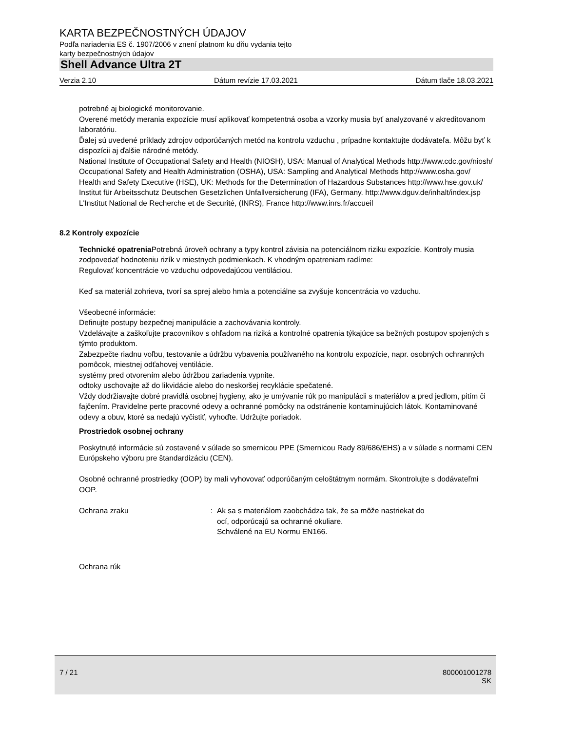KARTA BEZPEČNOSTNÝCH ÚDAJOV
Podľa nariadenia ES č. 1907/2006 v znení platnom ku dňu vydania tejto
karty bezpečnostných údajov
Shell Advance Ultra 2T
Verzia 2.10 Dátum revízie 17.03.2021 Dátum tlače 18.03.2021
potrebné aj biologické monitorovanie.
Overené metódy merania expozície musí aplikovať kompetentná osoba a vzorky musia byť analyzované v akreditovanom laboratóriu.
Ďalej sú uvedené príklady zdrojov odporúčaných metód na kontrolu vzduchu , prípadne kontaktujte dodávateľa. Môžu byť k dispozícii aj ďalšie národné metódy.
National Institute of Occupational Safety and Health (NIOSH), USA: Manual of Analytical Methods http://www.cdc.gov/niosh/
Occupational Safety and Health Administration (OSHA), USA: Sampling and Analytical Methods http://www.osha.gov/
Health and Safety Executive (HSE), UK: Methods for the Determination of Hazardous Substances http://www.hse.gov.uk/
Institut für Arbeitsschutz Deutschen Gesetzlichen Unfallversicherung (IFA), Germany. http://www.dguv.de/inhalt/index.jsp
L'Institut National de Recherche et de Securité, (INRS), France http://www.inrs.fr/accueil
8.2 Kontroly expozície
Technické opatrenia Potrebná úroveň ochrany a typy kontrol závisia na potenciálnom riziku expozície. Kontroly musia zodpovedať hodnoteniu rizík v miestnych podmienkach. K vhodným opatreniam radíme:
Regulovať koncentrácie vo vzduchu odpovedajúcou ventiláciou.
Keď sa materiál zohrieva, tvorí sa sprej alebo hmla a potenciálne sa zvyšuje koncentrácia vo vzduchu.
Všeobecné informácie:
Definujte postupy bezpečnej manipulácie a zachovávania kontroly.
Vzdelávajte a zaškoľujte pracovníkov s ohľadom na riziká a kontrolné opatrenia týkajúce sa bežných postupov spojených s týmto produktom.
Zabezpečte riadnu voľbu, testovanie a údržbu vybavenia používaného na kontrolu expozície, napr. osobných ochranných pomôcok, miestnej odťahovej ventilácie.
systémy pred otvorením alebo údržbou zariadenia vypnite.
odtoky uschovajte až do likvidácie alebo do neskoršej recyklácie spečatené.
Vždy dodržiavajte dobré pravidlá osobnej hygieny, ako je umývanie rúk po manipulácii s materiálov a pred jedlom, pitím či fajčením. Pravidelne perte pracovné odevy a ochranné pomôcky na odstránenie kontaminujúcich látok. Kontaminované odevy a obuv, ktoré sa nedajú vyčistiť, vyhoďte. Udržujte poriadok.
Prostriedok osobnej ochrany
Poskytnuté informácie sú zostavené v súlade so smernicou PPE (Smernicou Rady 89/686/EHS) a v súlade s normami CEN Európskeho výboru pre štandardizáciu (CEN).
Osobné ochranné prostriedky (OOP) by mali vyhovovať odporúčaným celoštátnym normám. Skontrolujte s dodávateľmi OOP.
Ochrana zraku : Ak sa s materiálom zaobchádza tak, že sa môže nastriekat do
ocí, odporúcajú sa ochranné okuliare.
Schválené na EU Normu EN166.
Ochrana rúk
7 / 21 800001001278
SK